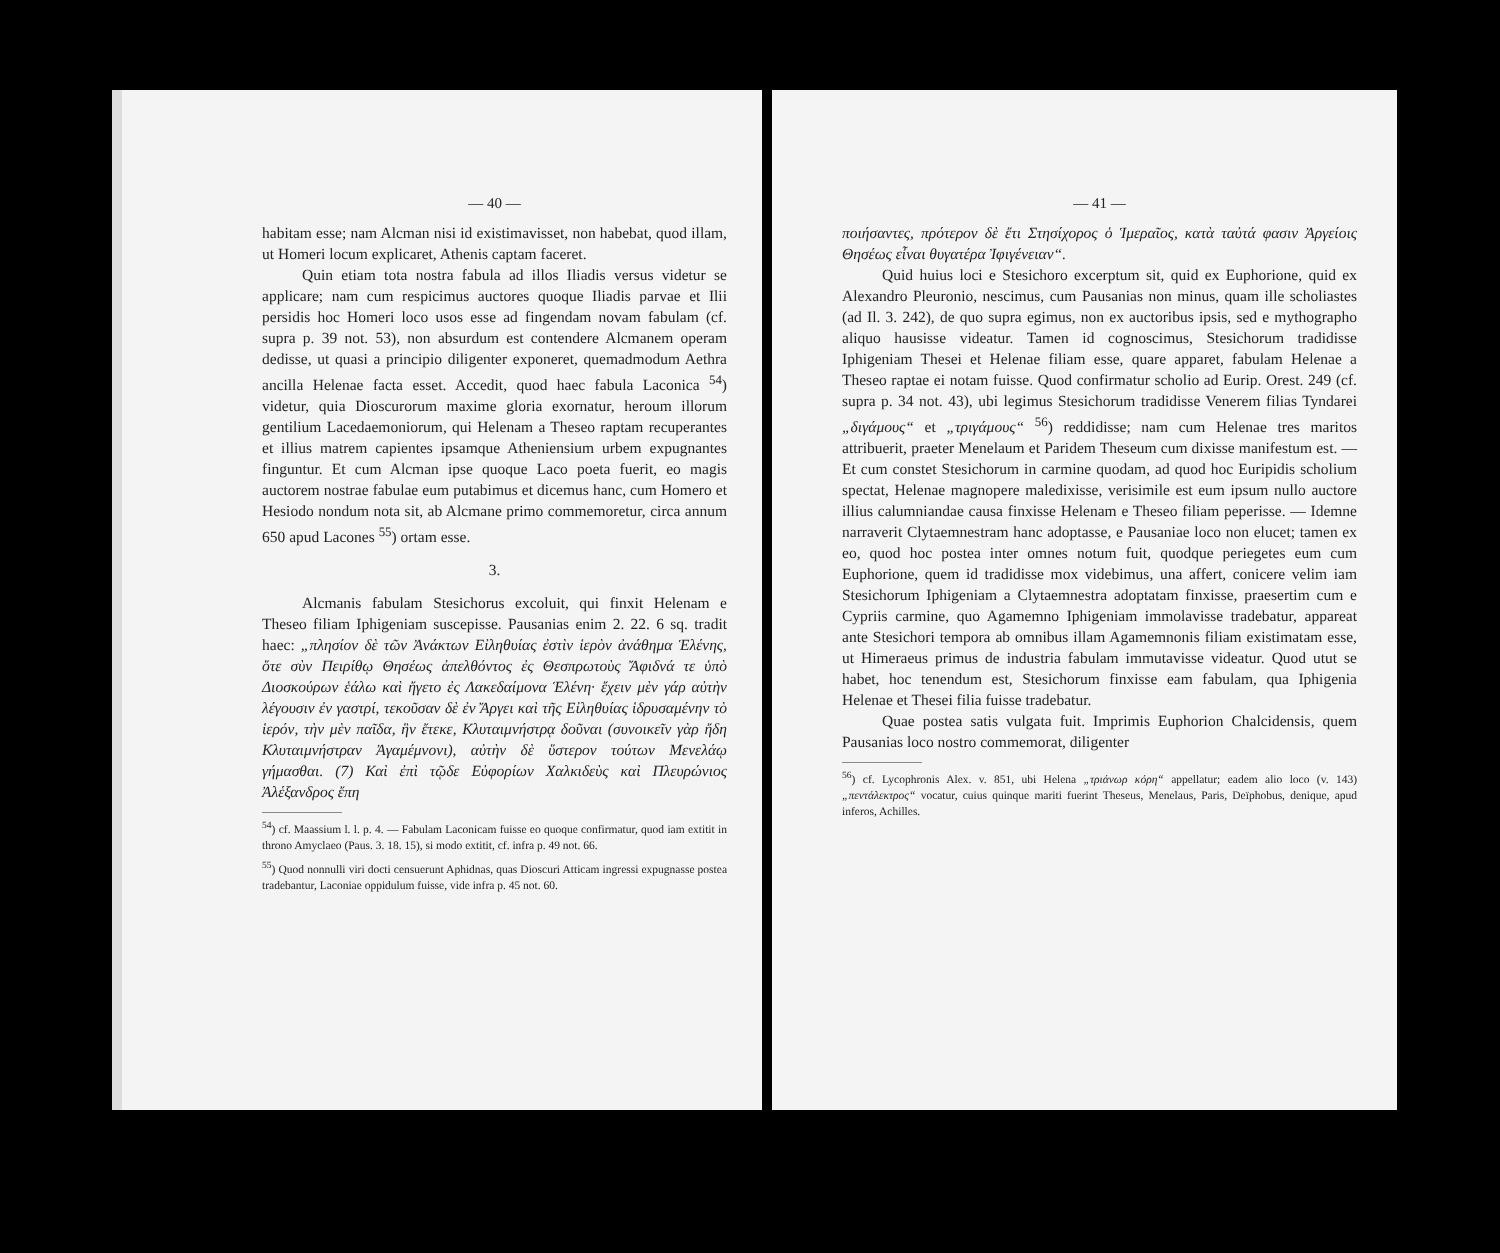— 40 —
habitam esse; nam Alcman nisi id existimavisset, non habebat, quod illam, ut Homeri locum explicaret, Athenis captam faceret.
Quin etiam tota nostra fabula ad illos Iliadis versus videtur se applicare; nam cum respicimus auctores quoque Iliadis parvae et Ilii persidis hoc Homeri loco usos esse ad fingendam novam fabulam (cf. supra p. 39 not. 53), non absurdum est contendere Alcmanem operam dedisse, ut quasi a principio diligenter exponeret, quemadmodum Aethra ancilla Helenae facta esset. Accedit, quod haec fabula Laconica <sup>54</sup>) videtur, quia Dioscurorum maxime gloria exornatur, heroum illorum gentilium Lacedaemoniorum, qui Helenam a Theseo raptam recuperantes et illius matrem capientes ipsamque Atheniensium urbem expugnantes finguntur. Et cum Alcman ipse quoque Laco poeta fuerit, eo magis auctorem nostrae fabulae eum putabimus et dicemus hanc, cum Homero et Hesiodo nondum nota sit, ab Alcmane primo commemoretur, circa annum 650 apud Lacones <sup>55</sup>) ortam esse.
3.
Alcmanis fabulam Stesichorus excoluit, qui finxit Helenam e Theseo filiam Iphigeniam suscepisse. Pausanias enim 2. 22. 6 sq. tradit haec: „πλησίον δὲ τῶν Ἀνάκτων Εἰληθυίας ἐστὶν ἱερὸν ἀνάθημα Ἑλένης, ὅτε σὺν Πειρίθῳ Θησέως ἀπελθόντος ἐς Θεσπρωτοὺς Ἄφιδνά τε ὑπὸ Διοσκούρων ἑάλω καὶ ἤγετο ἐς Λακεδαίμονα Ἑλένη· ἔχειν μὲν γάρ αὐτὴν λέγουσιν ἐν γαστρί, τεκοῦσαν δὲ ἐν Ἄργει καὶ τῆς Εἰληθυίας ἱδρυσαμένην τὸ ἱερόν, τὴν μὲν παῖδα, ἣν ἔτεκε, Κλυταιμνήστρᾳ δοῦναι (συνοικεῖν γὰρ ἤδη Κλυταιμνήστραν Ἀγαμέμνονι), αὐτὴν δὲ ὕστερον τούτων Μενελάῳ γήμασθαι. (7) Καὶ ἐπὶ τῷδε Εὐφορίων Χαλκιδεὺς καὶ Πλευρώνιος Ἀλέξανδρος ἔπη
<sup>54</sup>) cf. Maassium l. l. p. 4. — Fabulam Laconicam fuisse eo quoque confirmatur, quod iam extitit in throno Amyclaeo (Paus. 3. 18. 15), si modo extitit, cf. infra p. 49 not. 66.
<sup>55</sup>) Quod nonnulli viri docti censuerunt Aphidnas, quas Dioscuri Atticam ingressi expugnasse postea tradebantur, Laconiae oppidulum fuisse, vide infra p. 45 not. 60.
— 41 —
ποιήσαντες, πρότερον δὲ ἔτι Στησίχορος ὁ Ἱμεραῖος, κατὰ ταὐτά φασιν Ἀργείοις Θησέως εἶναι θυγατέρα Ἰφιγένειαν“.
Quid huius loci e Stesichoro excerptum sit, quid ex Euphorione, quid ex Alexandro Pleuronio, nescimus, cum Pausanias non minus, quam ille scholiastes (ad Il. 3. 242), de quo supra egimus, non ex auctoribus ipsis, sed e mythographo aliquo hausisse videatur. Tamen id cognoscimus, Stesichorum tradidisse Iphigeniam Thesei et Helenae filiam esse, quare apparet, fabulam Helenae a Theseo raptae ei notam fuisse. Quod confirmatur scholio ad Eurip. Orest. 249 (cf. supra p. 34 not. 43), ubi legimus Stesichorum tradidisse Venerem filias Tyndarei „διγάμους“ et „τριγάμους“ <sup>56</sup>) reddidisse; nam cum Helenae tres maritos attribuerit, praeter Menelaum et Paridem Theseum cum dixisse manifestum est. — Et cum constet Stesichorum in carmine quodam, ad quod hoc Euripidis scholium spectat, Helenae magnopere maledixisse, verisimile est eum ipsum nullo auctore illius calumniandae causa finxisse Helenam e Theseo filiam peperisse. — Idemne narraverit Clytaemnestram hanc adoptasse, e Pausaniae loco non elucet; tamen ex eo, quod hoc postea inter omnes notum fuit, quodque periegetes eum cum Euphorione, quem id tradidisse mox videbimus, una affert, conicere velim iam Stesichorum Iphigeniam a Clytaemnestra adoptatam finxisse, praesertim cum e Cypriis carmine, quo Agamemno Iphigeniam immolavisse tradebatur, appareat ante Stesichori tempora ab omnibus illam Agamemnonis filiam existimatam esse, ut Himeraeus primus de industria fabulam immutavisse videatur. Quod utut se habet, hoc tenendum est, Stesichorum finxisse eam fabulam, qua Iphigenia Helenae et Thesei filia fuisse tradebatur.
Quae postea satis vulgata fuit. Imprimis Euphorion Chalcidensis, quem Pausanias loco nostro commemorat, diligenter
<sup>56</sup>) cf. Lycophronis Alex. v. 851, ubi Helena „τριάνωρ κόρη“ appellatur; eadem alio loco (v. 143) „πεντάλεκτρος“ vocatur, cuius quinque mariti fuerint Theseus, Menelaus, Paris, Deïphobus, denique, apud inferos, Achilles.